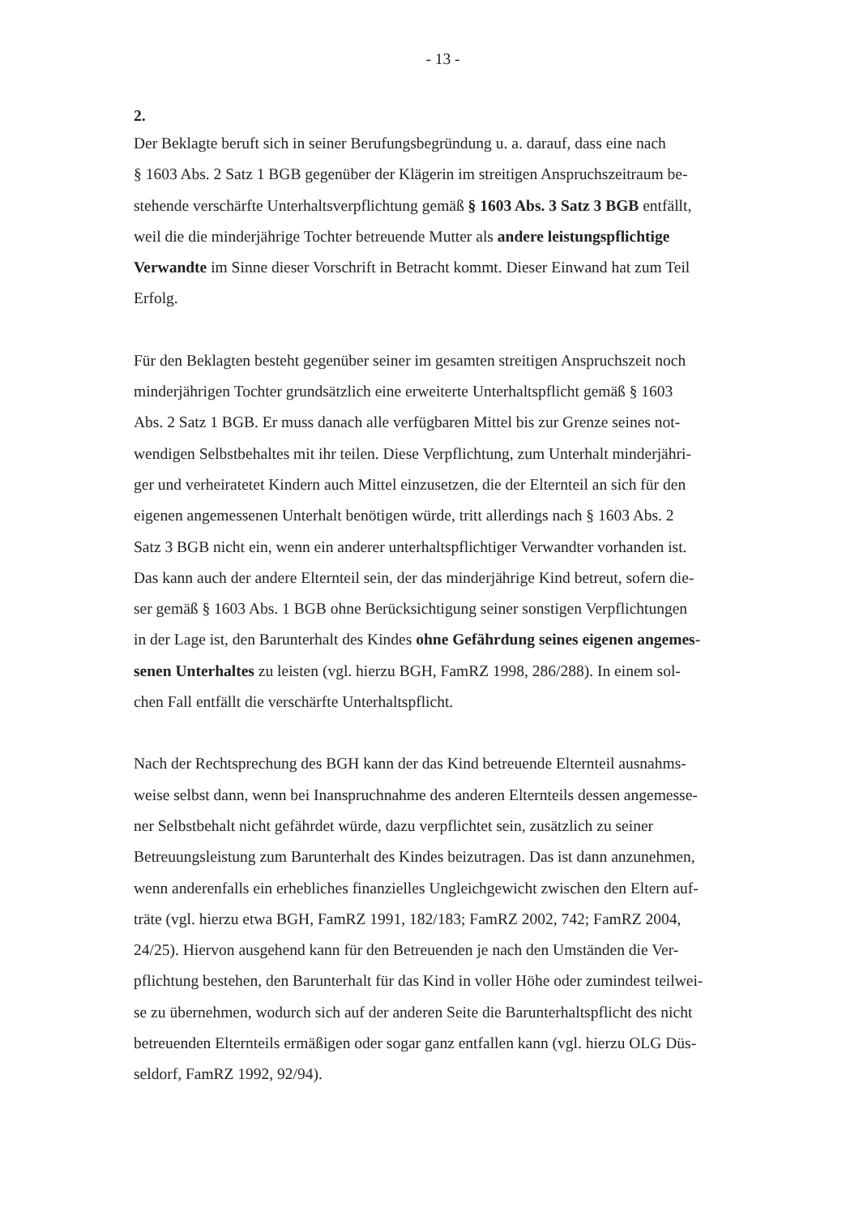- 13 -
2.
Der Beklagte beruft sich in seiner Berufungsbegründung u. a. darauf, dass eine nach
§ 1603 Abs. 2 Satz 1 BGB gegenüber der Klägerin im streitigen Anspruchszeitraum be-
stehende verschärfte Unterhaltsverpflichtung gemäß § 1603 Abs. 3 Satz 3 BGB entfällt,
weil die die minderjährige Tochter betreuende Mutter als andere leistungspflichtige
Verwandte im Sinne dieser Vorschrift in Betracht kommt. Dieser Einwand hat zum Teil
Erfolg.
Für den Beklagten besteht gegenüber seiner im gesamten streitigen Anspruchszeit noch
minderjährigen Tochter grundsätzlich eine erweiterte Unterhaltspflicht gemäß § 1603
Abs. 2 Satz 1 BGB. Er muss danach alle verfügbaren Mittel bis zur Grenze seines not-
wendigen Selbstbehaltes mit ihr teilen. Diese Verpflichtung, zum Unterhalt minderjähri-
ger und verheiratetet Kindern auch Mittel einzusetzen, die der Elternteil an sich für den
eigenen angemessenen Unterhalt benötigen würde, tritt allerdings nach § 1603 Abs. 2
Satz 3 BGB nicht ein, wenn ein anderer unterhaltspflichtiger Verwandter vorhanden ist.
Das kann auch der andere Elternteil sein, der das minderjährige Kind betreut, sofern die-
ser gemäß § 1603 Abs. 1 BGB ohne Berücksichtigung seiner sonstigen Verpflichtungen
in der Lage ist, den Barunterhalt des Kindes ohne Gefährdung seines eigenen angemes-
senen Unterhaltes zu leisten (vgl. hierzu BGH, FamRZ 1998, 286/288). In einem sol-
chen Fall entfällt die verschärfte Unterhaltspflicht.
Nach der Rechtsprechung des BGH kann der das Kind betreuende Elternteil ausnahms-
weise selbst dann, wenn bei Inanspruchnahme des anderen Elternteils dessen angemesse-
ner Selbstbehalt nicht gefährdet würde, dazu verpflichtet sein, zusätzlich zu seiner
Betreuungsleistung zum Barunterhalt des Kindes beizutragen. Das ist dann anzunehmen,
wenn anderenfalls ein erhebliches finanzielles Ungleichgewicht zwischen den Eltern auf-
träte (vgl. hierzu etwa BGH, FamRZ 1991, 182/183; FamRZ 2002, 742; FamRZ 2004,
24/25). Hiervon ausgehend kann für den Betreuenden je nach den Umständen die Ver-
pflichtung bestehen, den Barunterhalt für das Kind in voller Höhe oder zumindest teilwei-
se zu übernehmen, wodurch sich auf der anderen Seite die Barunterhaltspflicht des nicht
betreuenden Elternteils ermäßigen oder sogar ganz entfallen kann (vgl. hierzu OLG Düs-
seldorf, FamRZ 1992, 92/94).